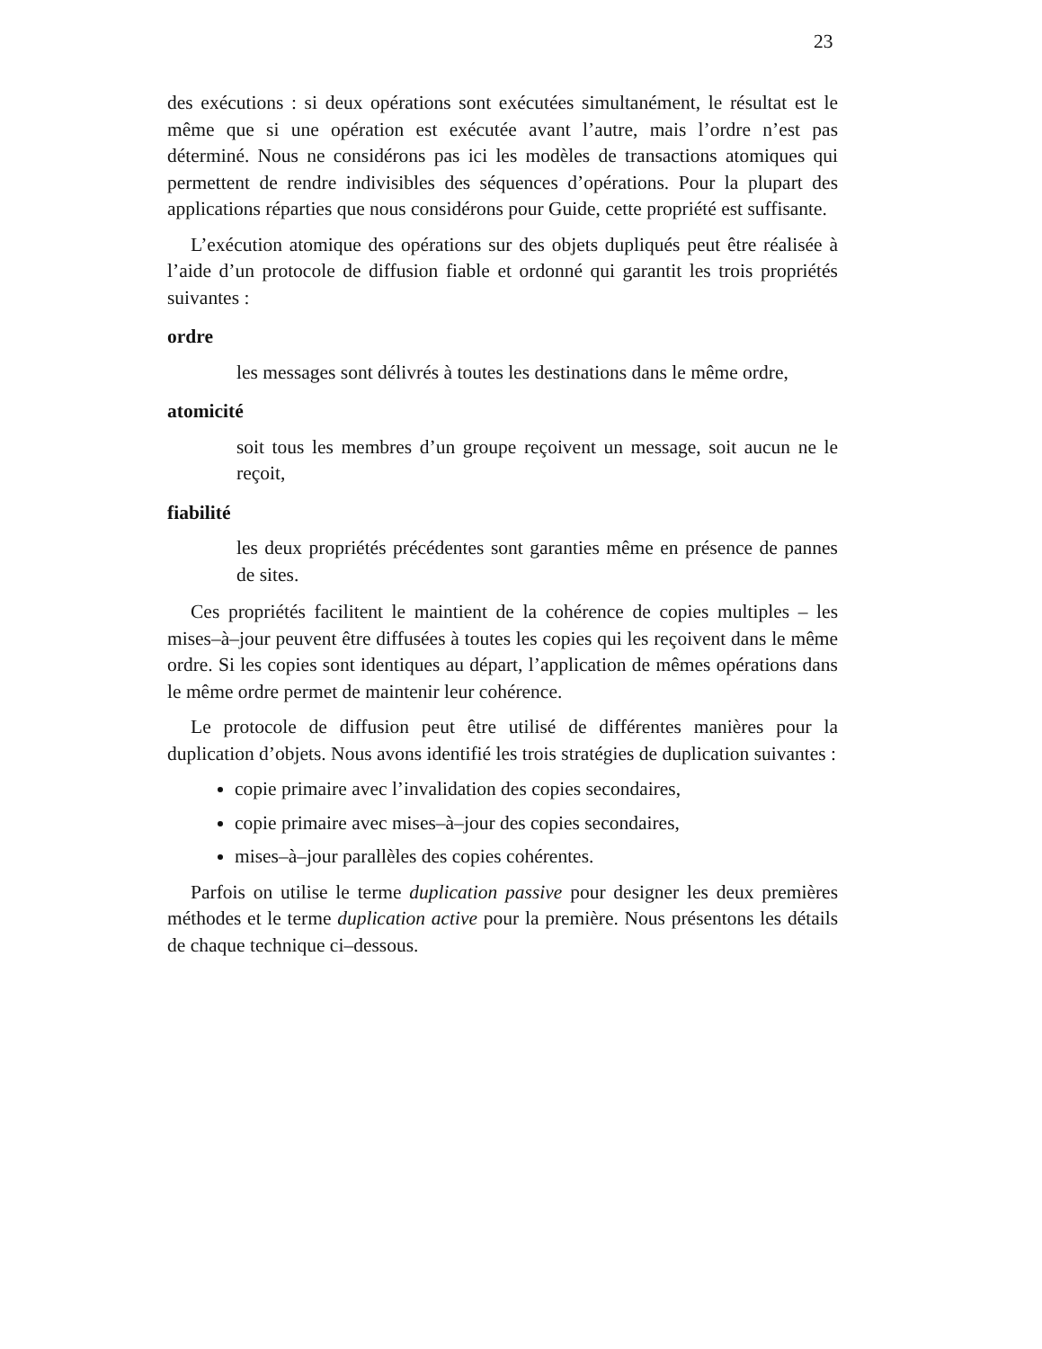23
des exécutions : si deux opérations sont exécutées simultanément, le résultat est le même que si une opération est exécutée avant l’autre, mais l’ordre n’est pas déterminé. Nous ne considérons pas ici les modèles de transactions atomiques qui permettent de rendre indivisibles des séquences d’opérations. Pour la plupart des applications réparties que nous considérons pour Guide, cette propriété est suffisante.
L’exécution atomique des opérations sur des objets dupliqués peut être réalisée à l’aide d’un protocole de diffusion fiable et ordonné qui garantit les trois propriétés suivantes :
ordre
les messages sont délivrés à toutes les destinations dans le même ordre,
atomicité
soit tous les membres d’un groupe reçoivent un message, soit aucun ne le reçoit,
fiabilité
les deux propriétés précédentes sont garanties même en présence de pannes de sites.
Ces propriétés facilitent le maintient de la cohérence de copies multiples – les mises–à–jour peuvent être diffusées à toutes les copies qui les reçoivent dans le même ordre. Si les copies sont identiques au départ, l’application de mêmes opérations dans le même ordre permet de maintenir leur cohérence.
Le protocole de diffusion peut être utilisé de différentes manières pour la duplication d’objets. Nous avons identifié les trois stratégies de duplication suivantes :
copie primaire avec l’invalidation des copies secondaires,
copie primaire avec mises–à–jour des copies secondaires,
mises–à–jour parallèles des copies cohérentes.
Parfois on utilise le terme duplication passive pour designer les deux premières méthodes et le terme duplication active pour la première. Nous présentons les détails de chaque technique ci–dessous.